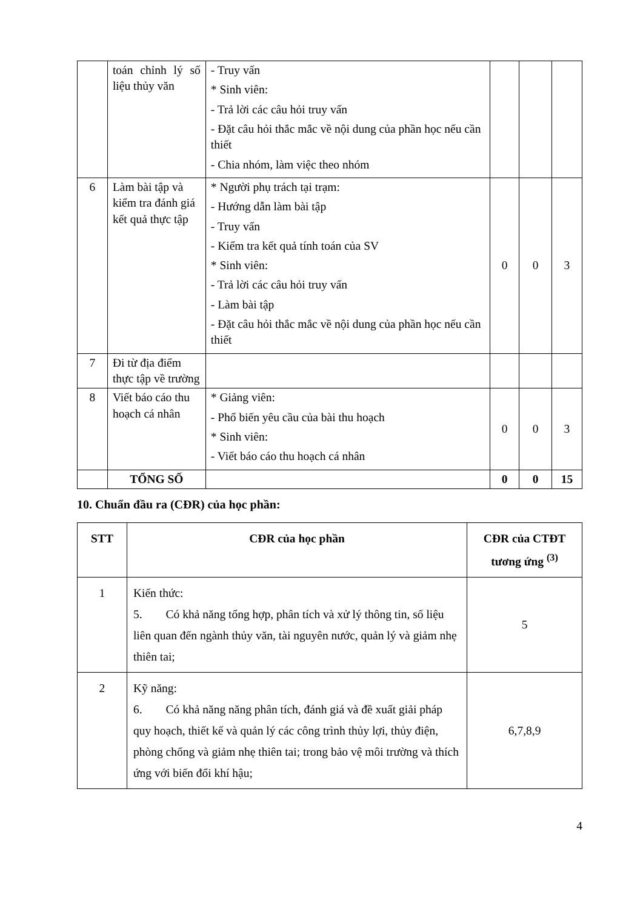| | toán chỉnh lý số liệu thủy văn | - Truy vấn * Sinh viên: - Trả lời các câu hỏi truy vấn - Đặt câu hỏi thắc mắc về nội dung của phần học nếu cần thiết - Chia nhóm, làm việc theo nhóm | | | |
| 6 | Làm bài tập và kiểm tra đánh giá kết quả thực tập | * Người phụ trách tại trạm: - Hướng dẫn làm bài tập - Truy vấn - Kiểm tra kết quả tính toán của SV * Sinh viên: - Trả lời các câu hỏi truy vấn - Làm bài tập - Đặt câu hỏi thắc mắc về nội dung của phần học nếu cần thiết | 0 | 0 | 3 |
| 7 | Đi từ địa điểm thực tập về trường | | | | |
| 8 | Viết báo cáo thu hoạch cá nhân | * Giảng viên: - Phổ biến yêu cầu của bài thu hoạch * Sinh viên: - Viết báo cáo thu hoạch cá nhân | 0 | 0 | 3 |
| | TỔNG SỐ | | 0 | 0 | 15 |
10. Chuẩn đầu ra (CĐR) của học phần:
| STT | CĐR của học phần | CĐR của CTĐT tương ứng <sup>(3)</sup> |
| --- | --- | --- |
| 1 | Kiến thức: 5. Có khả năng tổng hợp, phân tích và xử lý thông tin, số liệu liên quan đến ngành thủy văn, tài nguyên nước, quản lý và giảm nhẹ thiên tai; | 5 |
| 2 | Kỹ năng: 6. Có khả năng năng phân tích, đánh giá và đề xuất giải pháp quy hoạch, thiết kế và quản lý các công trình thủy lợi, thủy điện, phòng chống và giảm nhẹ thiên tai; trong bảo vệ môi trường và thích ứng với biến đổi khí hậu; | 6,7,8,9 |
4